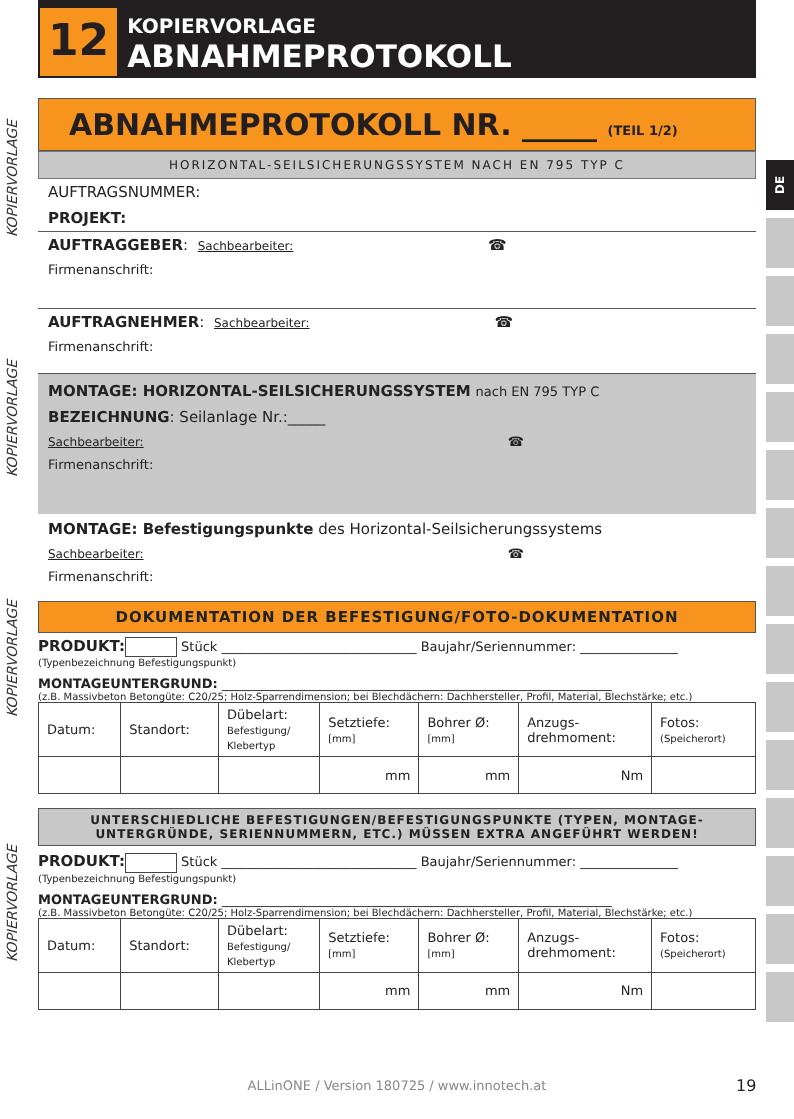12
KOPIERVORLAGE
ABNAHMEPROTOKOLL
KOPIERVORLAGE
KOPIERVORLAGE
KOPIERVORLAGE
KOPIERVORLAGE
DE
ABNAHMEPROTOKOLL NR. _____ (TEIL 1/2)
HORIZONTAL-SEILSICHERUNGSSYSTEM NACH EN 795 TYP C
AUFTRAGSNUMMER:
PROJEKT:
AUFTRAGGEBER: Sachbearbeiter: ☎
Firmenanschrift:
AUFTRAGNEHMER: Sachbearbeiter: ☎
Firmenanschrift:
MONTAGE: HORIZONTAL-SEILSICHERUNGSSYSTEM nach EN 795 TYP C
BEZEICHNUNG: Seilanlage Nr.:_____
Sachbearbeiter: ☎
Firmenanschrift:
MONTAGE: Befestigungspunkte des Horizontal-Seilsicherungssystems
Sachbearbeiter: ☎
Firmenanschrift:
DOKUMENTATION DER BEFESTIGUNG/FOTO-DOKUMENTATION
PRODUKT: Stück ______________________________ Baujahr/Seriennummer: _______________
(Typenbezeichnung Befestigungspunkt)
MONTAGEUNTERGRUND: ____________________________________________________________
(z.B. Massivbeton Betongüte: C20/25; Holz-Sparrendimension; bei Blechdächern: Dachhersteller, Profil, Material, Blechstärke; etc.)
| Datum: | Standort: | Dübelart: Befestigung/ Klebertyp | Setztiefe: [mm] | Bohrer Ø: [mm] | Anzugs- drehmoment: | Fotos: (Speicherort) |
| | | | mm | mm | Nm | |
UNTERSCHIEDLICHE BEFESTIGUNGEN/BEFESTIGUNGSPUNKTE (TYPEN, MONTAGE-
UNTERGRÜNDE, SERIENNUMMERN, ETC.) MÜSSEN EXTRA ANGEFÜHRT WERDEN!
PRODUKT: Stück ______________________________ Baujahr/Seriennummer: _______________
(Typenbezeichnung Befestigungspunkt)
MONTAGEUNTERGRUND: ____________________________________________________________
(z.B. Massivbeton Betongüte: C20/25; Holz-Sparrendimension; bei Blechdächern: Dachhersteller, Profil, Material, Blechstärke; etc.)
| Datum: | Standort: | Dübelart: Befestigung/ Klebertyp | Setztiefe: [mm] | Bohrer Ø: [mm] | Anzugs- drehmoment: | Fotos: (Speicherort) |
| | | | mm | mm | Nm | |
ALLinONE / Version 180725 / www.innotech.at 19